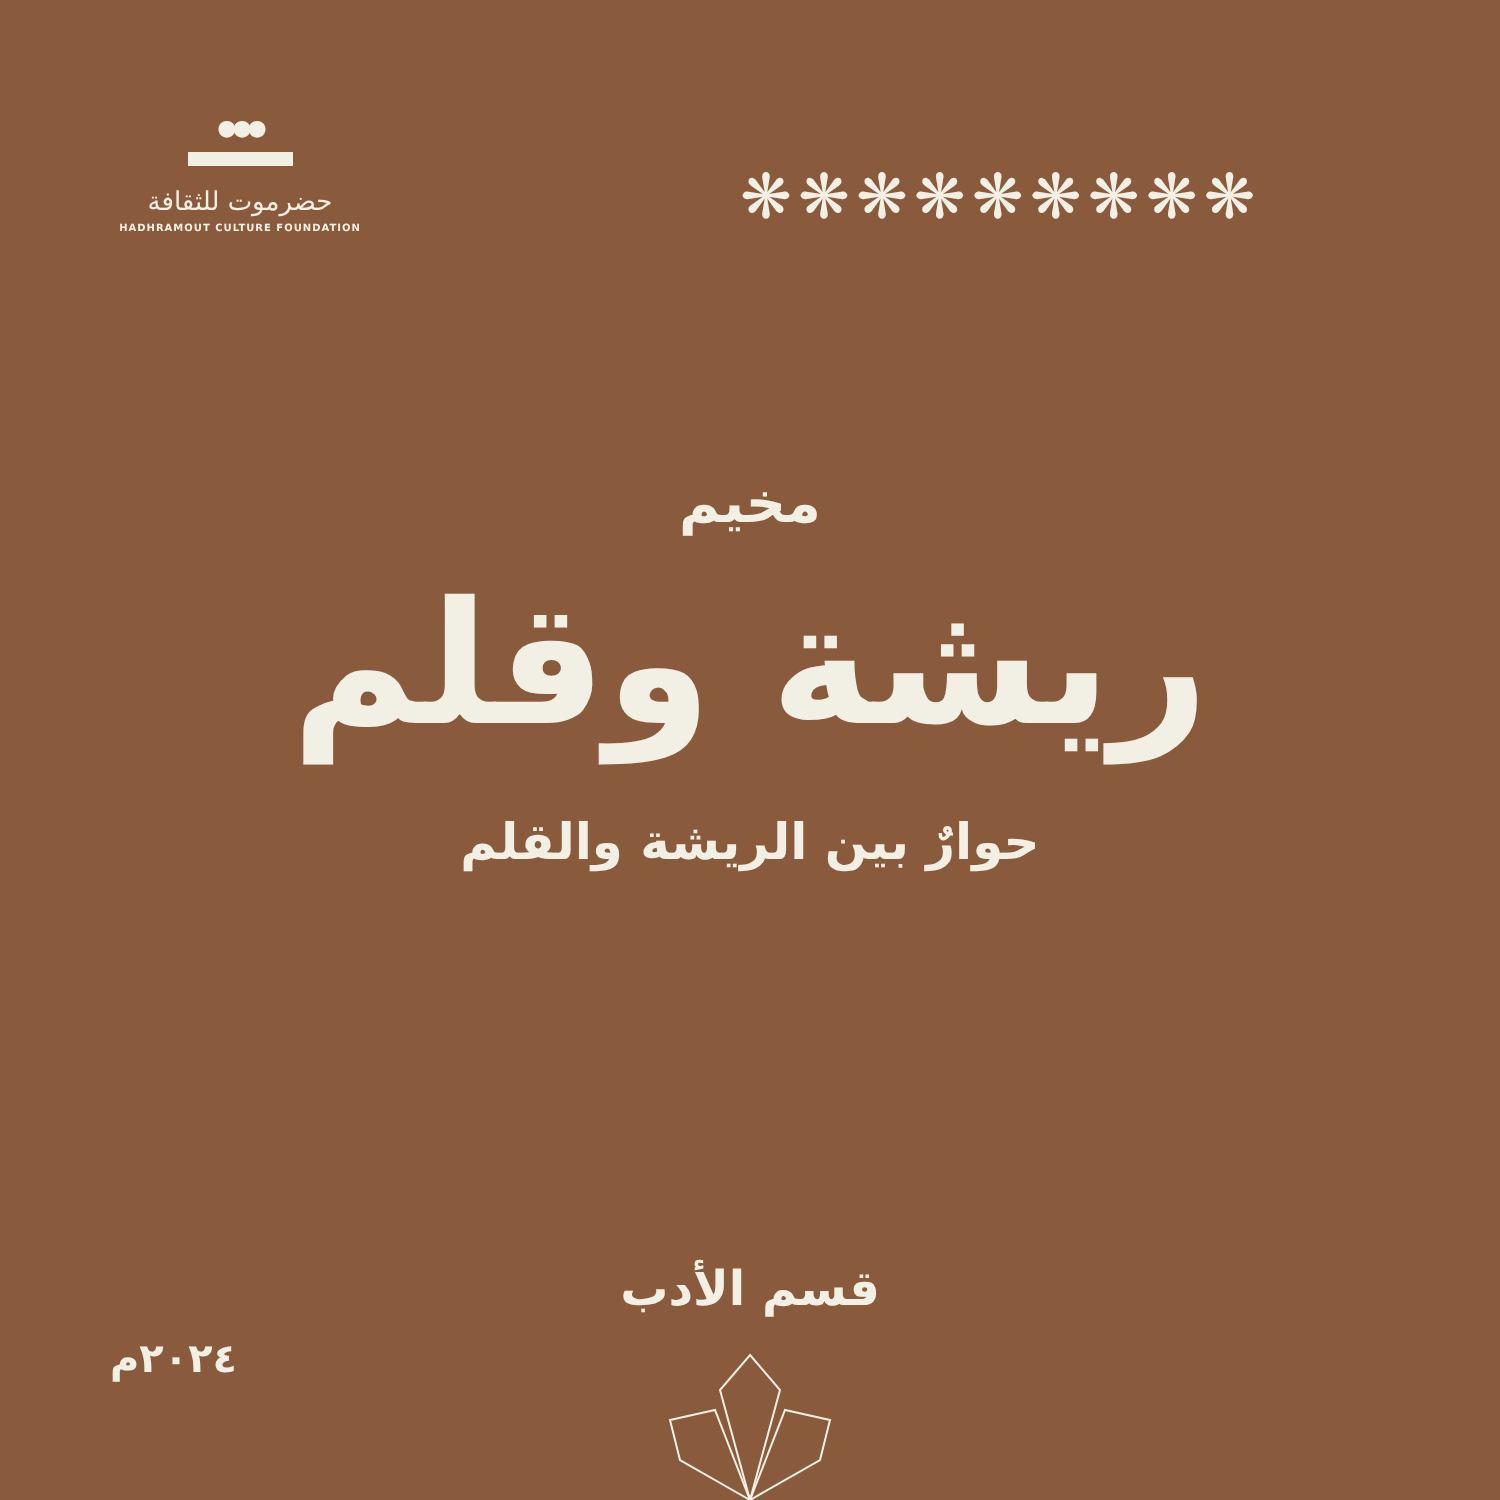●●●
حضرموت للثقافة
HADHRAMOUT CULTURE FOUNDATION
❋❋❋❋❋❋❋❋❋
مخيم
ريشة وقلم
حوارٌ بين الريشة والقلم
قسم الأدب
٢٠٢٤م